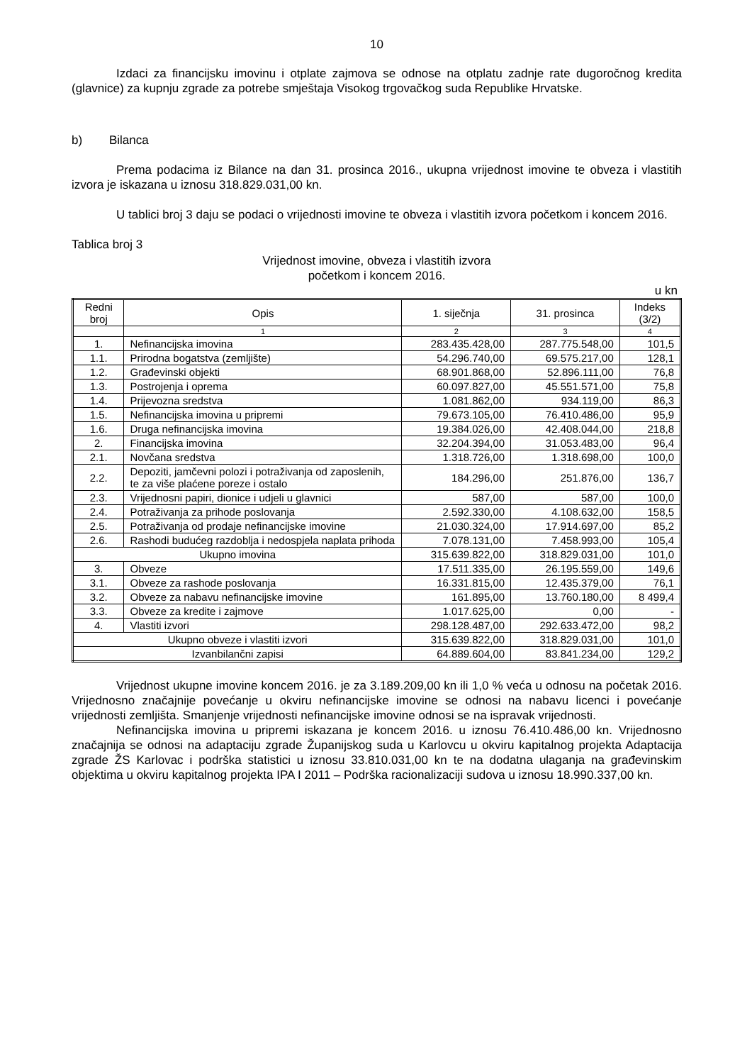10
Izdaci za financijsku imovinu i otplate zajmova se odnose na otplatu zadnje rate dugoročnog kredita (glavnice) za kupnju zgrade za potrebe smještaja Visokog trgovačkog suda Republike Hrvatske.
b) Bilanca
Prema podacima iz Bilance na dan 31. prosinca 2016., ukupna vrijednost imovine te obveza i vlastitih izvora je iskazana u iznosu 318.829.031,00 kn.
U tablici broj 3 daju se podaci o vrijednosti imovine te obveza i vlastitih izvora početkom i koncem 2016.
Tablica broj 3
Vrijednost imovine, obveza i vlastitih izvora
početkom i koncem 2016.
u kn
| Redni broj | Opis | 1. siječnja | 31. prosinca | Indeks (3/2) |
| --- | --- | --- | --- | --- |
| | 1 | 2 | 3 | 4 |
| 1. | Nefinancijska imovina | 283.435.428,00 | 287.775.548,00 | 101,5 |
| 1.1. | Prirodna bogatstva (zemljište) | 54.296.740,00 | 69.575.217,00 | 128,1 |
| 1.2. | Građevinski objekti | 68.901.868,00 | 52.896.111,00 | 76,8 |
| 1.3. | Postrojenja i oprema | 60.097.827,00 | 45.551.571,00 | 75,8 |
| 1.4. | Prijevozna sredstva | 1.081.862,00 | 934.119,00 | 86,3 |
| 1.5. | Nefinancijska imovina u pripremi | 79.673.105,00 | 76.410.486,00 | 95,9 |
| 1.6. | Druga nefinancijska imovina | 19.384.026,00 | 42.408.044,00 | 218,8 |
| 2. | Financijska imovina | 32.204.394,00 | 31.053.483,00 | 96,4 |
| 2.1. | Novčana sredstva | 1.318.726,00 | 1.318.698,00 | 100,0 |
| 2.2. | Depoziti, jamčevni polozi i potraživanja od zaposlenih, te za više plaćene poreze i ostalo | 184.296,00 | 251.876,00 | 136,7 |
| 2.3. | Vrijednosni papiri, dionice i udjeli u glavnici | 587,00 | 587,00 | 100,0 |
| 2.4. | Potraživanja za prihode poslovanja | 2.592.330,00 | 4.108.632,00 | 158,5 |
| 2.5. | Potraživanja od prodaje nefinancijske imovine | 21.030.324,00 | 17.914.697,00 | 85,2 |
| 2.6. | Rashodi budućeg razdoblja i nedospjela naplata prihoda | 7.078.131,00 | 7.458.993,00 | 105,4 |
| Ukupno imovina | | 315.639.822,00 | 318.829.031,00 | 101,0 |
| 3. | Obveze | 17.511.335,00 | 26.195.559,00 | 149,6 |
| 3.1. | Obveze za rashode poslovanja | 16.331.815,00 | 12.435.379,00 | 76,1 |
| 3.2. | Obveze za nabavu nefinancijske imovine | 161.895,00 | 13.760.180,00 | 8 499,4 |
| 3.3. | Obveze za kredite i zajmove | 1.017.625,00 | 0,00 | - |
| 4. | Vlastiti izvori | 298.128.487,00 | 292.633.472,00 | 98,2 |
| Ukupno obveze i vlastiti izvori | | 315.639.822,00 | 318.829.031,00 | 101,0 |
| Izvanbilančni zapisi | | 64.889.604,00 | 83.841.234,00 | 129,2 |
Vrijednost ukupne imovine koncem 2016. je za 3.189.209,00 kn ili 1,0 % veća u odnosu na početak 2016. Vrijednosno značajnije povećanje u okviru nefinancijske imovine se odnosi na nabavu licenci i povećanje vrijednosti zemljišta. Smanjenje vrijednosti nefinancijske imovine odnosi se na ispravak vrijednosti.
Nefinancijska imovina u pripremi iskazana je koncem 2016. u iznosu 76.410.486,00 kn. Vrijednosno značajnija se odnosi na adaptaciju zgrade Županijskog suda u Karlovcu u okviru kapitalnog projekta Adaptacija zgrade ŽS Karlovac i podrška statistici u iznosu 33.810.031,00 kn te na dodatna ulaganja na građevinskim objektima u okviru kapitalnog projekta IPA I 2011 – Podrška racionalizaciji sudova u iznosu 18.990.337,00 kn.